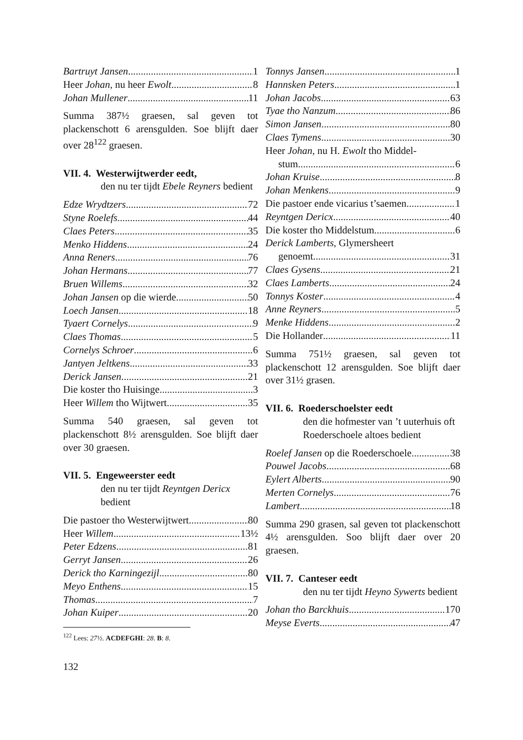Bartruyt Jansen 1
Heer Johan, nu heer Ewolt 8
Johan Mullener 11
Summa 387½ graesen, sal geven tot plackenschott 6 arensgulden. Soe blijft daer over 28<sup>122</sup> graesen.
VII. 4. Westerwijtwerder eedt,
den nu ter tijdt Ebele Reyners bedient
Edze Wrydtzers 72
Styne Roelefs 44
Claes Peters 35
Menko Hiddens 24
Anna Reners 76
Johan Hermans 77
Bruen Willems 32
Johan Jansen op die wierde 50
Loech Jansen 18
Tyaert Cornelys 9
Claes Thomas 5
Cornelys Schroer 6
Jantyen Jeltkens 33
Derick Jansen 21
Die koster tho Huisinge 3
Heer Willem tho Wijtwert 35
Summa 540 graesen, sal geven tot plackenschott 8½ arensgulden. Soe blijft daer over 30 graesen.
VII. 5. Engeweerster eedt
den nu ter tijdt Reyntgen Dericx bedient
Die pastoer tho Westerwijtwert 80
Heer Willem 13½
Peter Edzens 81
Gerryt Jansen 26
Derick tho Karningezijl 80
Meyo Enthens 15
Thomas 7
Johan Kuiper 20
<sup>122</sup> Lees: 27½. ACDEFGHI: 28. B: 8.
Tonnys Jansen 1
Hannsken Peters 1
Johan Jacobs 63
Tyae tho Nanzum 86
Simon Jansen 80
Claes Tymens 30
Heer Johan, nu H. Ewolt tho Middel-
stum 6
Johan Kruise 8
Johan Menkens 9
Die pastoer ende vicarius t’saemen 1
Reyntgen Dericx 40
Die koster tho Middelstum 6
Derick Lamberts, Glymersheert
genoemt 31
Claes Gysens 21
Claes Lamberts 24
Tonnys Koster 4
Anne Reyners 5
Menke Hiddens 2
Die Hollander 11
Summa 751½ graesen, sal geven tot plackenschott 12 arensgulden. Soe blijft daer over 31½ grasen.
VII. 6. Roederschoelster eedt
den die hofmester van ’t uuterhuis oft Roederschoele altoes bedient
Roelef Jansen op die Roederschoele 38
Pouwel Jacobs 68
Eylert Alberts 90
Merten Cornelys 76
Lambert 18
Summa 290 grasen, sal geven tot plackenschott 4½ arensgulden. Soo blijft daer over 20 graesen.
VII. 7. Canteser eedt
den nu ter tijdt Heyno Sywerts bedient
Johan tho Barckhuis 170
Meyse Everts 47
132